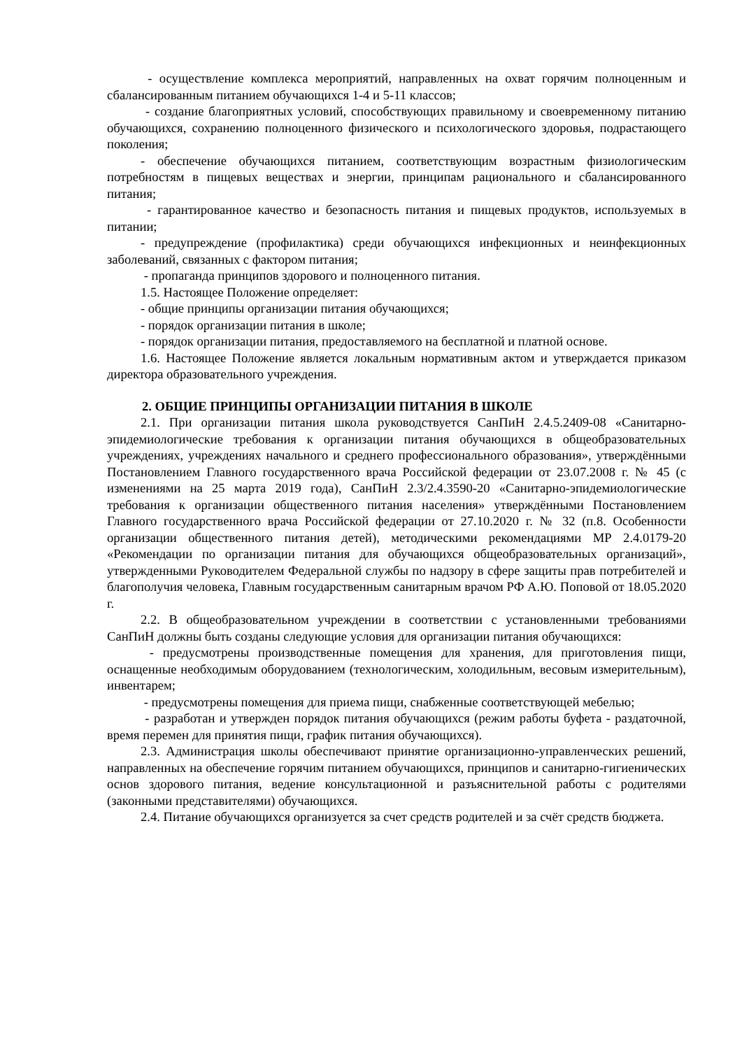- осуществление комплекса мероприятий, направленных на охват горячим полноценным и сбалансированным питанием обучающихся 1-4 и 5-11 классов;
- создание благоприятных условий, способствующих правильному и своевременному питанию обучающихся, сохранению полноценного физического и психологического здоровья, подрастающего поколения;
- обеспечение обучающихся питанием, соответствующим возрастным физиологическим потребностям в пищевых веществах и энергии, принципам рационального и сбалансированного питания;
- гарантированное качество и безопасность питания и пищевых продуктов, используемых в питании;
- предупреждение (профилактика) среди обучающихся инфекционных и неинфекционных заболеваний, связанных с фактором питания;
- пропаганда принципов здорового и полноценного питания.
1.5. Настоящее Положение определяет:
- общие принципы организации питания обучающихся;
- порядок организации питания в школе;
- порядок организации питания, предоставляемого на бесплатной и платной основе.
1.6. Настоящее Положение является локальным нормативным актом и утверждается приказом директора образовательного учреждения.
2. ОБЩИЕ ПРИНЦИПЫ ОРГАНИЗАЦИИ ПИТАНИЯ В ШКОЛЕ
2.1. При организации питания школа руководствуется СанПиН 2.4.5.2409-08 «Санитарно-эпидемиологические требования к организации питания обучающихся в общеобразовательных учреждениях, учреждениях начального и среднего профессионального образования», утверждёнными Постановлением Главного государственного врача Российской федерации от 23.07.2008 г. № 45 (с изменениями на 25 марта 2019 года), СанПиН 2.3/2.4.3590-20 «Санитарно-эпидемиологические требования к организации общественного питания населения» утверждёнными Постановлением Главного государственного врача Российской федерации от 27.10.2020 г. № 32 (п.8. Особенности организации общественного питания детей), методическими рекомендациями МР 2.4.0179-20 «Рекомендации по организации питания для обучающихся общеобразовательных организаций», утвержденными Руководителем Федеральной службы по надзору в сфере защиты прав потребителей и благополучия человека, Главным государственным санитарным врачом РФ А.Ю. Поповой от 18.05.2020 г.
2.2. В общеобразовательном учреждении в соответствии с установленными требованиями СанПиН должны быть созданы следующие условия для организации питания обучающихся:
- предусмотрены производственные помещения для хранения, для приготовления пищи, оснащенные необходимым оборудованием (технологическим, холодильным, весовым измерительным), инвентарем;
- предусмотрены помещения для приема пищи, снабженные соответствующей мебелью;
- разработан и утвержден порядок питания обучающихся (режим работы буфета - раздаточной, время перемен для принятия пищи, график питания обучающихся).
2.3. Администрация школы обеспечивают принятие организационно-управленческих решений, направленных на обеспечение горячим питанием обучающихся, принципов и санитарно-гигиенических основ здорового питания, ведение консультационной и разъяснительной работы с родителями (законными представителями) обучающихся.
2.4. Питание обучающихся организуется за счет средств родителей и за счёт средств бюджета.